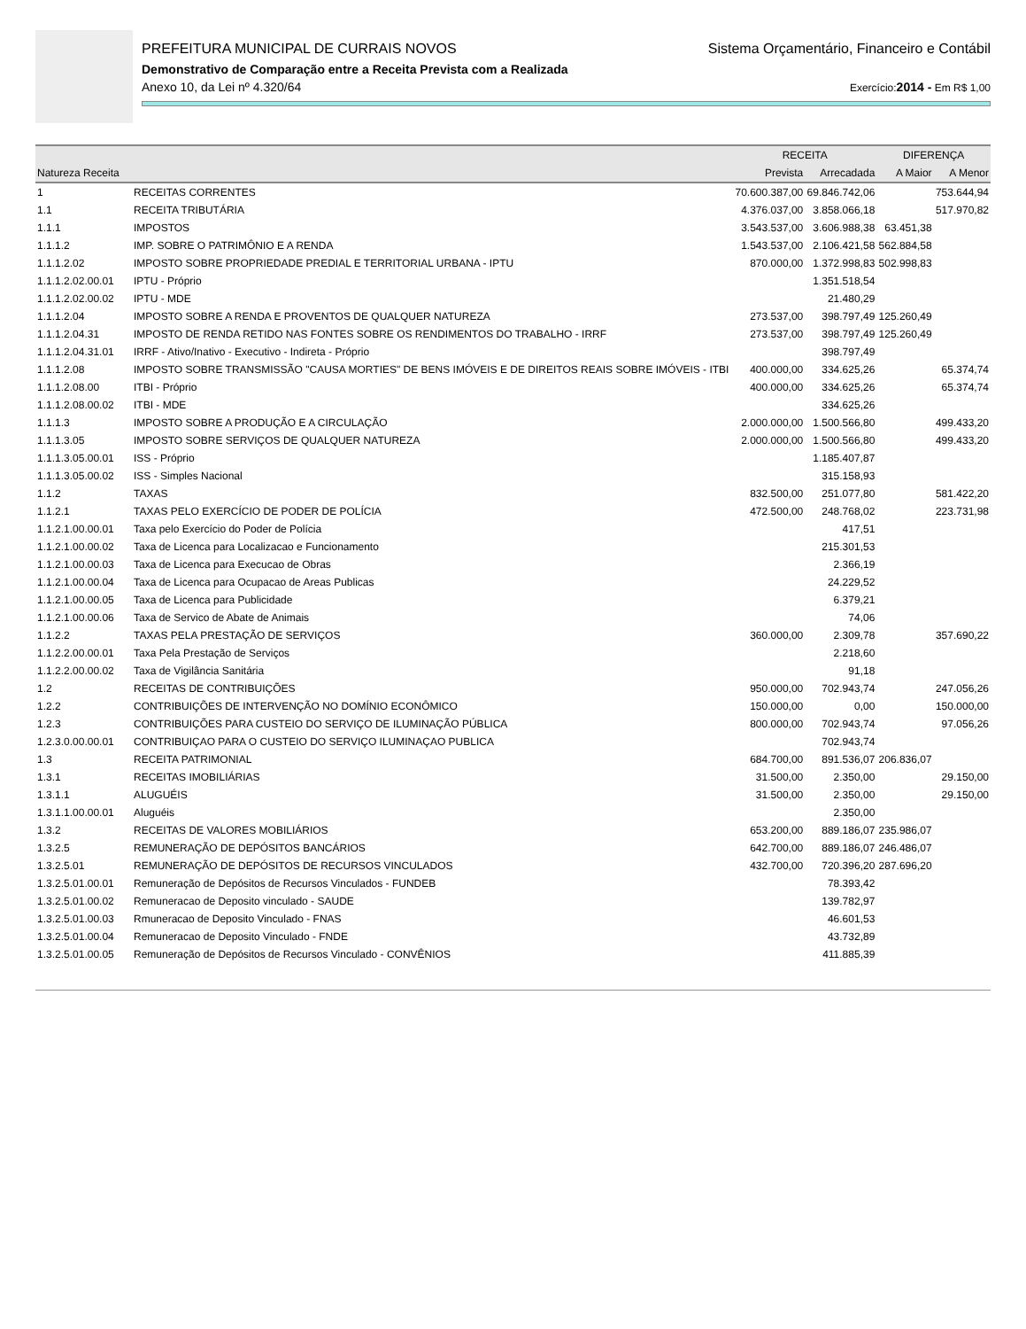PREFEITURA MUNICIPAL DE CURRAIS NOVOS Sistema Orçamentário, Financeiro e Contábil
Demonstrativo de Comparação entre a Receita Prevista com a Realizada
Anexo 10, da Lei nº 4.320/64 Exercício:2014 - Em R$ 1,00
| | | RECEITA | | DIFERENÇA | |
| --- | --- | --- | --- | --- | --- |
| Natureza Receita | | Prevista | Arrecadada | A Maior | A Menor |
| 1 | RECEITAS CORRENTES | 70.600.387,00 | 69.846.742,06 | | 753.644,94 |
| 1.1 | RECEITA TRIBUTÁRIA | 4.376.037,00 | 3.858.066,18 | | 517.970,82 |
| 1.1.1 | IMPOSTOS | 3.543.537,00 | 3.606.988,38 | 63.451,38 | |
| 1.1.1.2 | IMP. SOBRE O PATRIMÔNIO E A RENDA | 1.543.537,00 | 2.106.421,58 | 562.884,58 | |
| 1.1.1.2.02 | IMPOSTO SOBRE PROPRIEDADE PREDIAL E TERRITORIAL URBANA - IPTU | 870.000,00 | 1.372.998,83 | 502.998,83 | |
| 1.1.1.2.02.00.01 | IPTU - Próprio | | 1.351.518,54 | | |
| 1.1.1.2.02.00.02 | IPTU - MDE | | 21.480,29 | | |
| 1.1.1.2.04 | IMPOSTO SOBRE A RENDA E PROVENTOS DE QUALQUER NATUREZA | 273.537,00 | 398.797,49 | 125.260,49 | |
| 1.1.1.2.04.31 | IMPOSTO DE RENDA RETIDO NAS FONTES SOBRE OS RENDIMENTOS DO TRABALHO - IRRF | 273.537,00 | 398.797,49 | 125.260,49 | |
| 1.1.1.2.04.31.01 | IRRF - Ativo/Inativo - Executivo - Indireta - Próprio | | 398.797,49 | | |
| 1.1.1.2.08 | IMPOSTO SOBRE TRANSMISSÃO "CAUSA MORTIES" DE BENS IMÓVEIS E DE DIREITOS REAIS SOBRE IMÓVEIS - ITBI | 400.000,00 | 334.625,26 | | 65.374,74 |
| 1.1.1.2.08.00 | ITBI - Próprio | 400.000,00 | 334.625,26 | | 65.374,74 |
| 1.1.1.2.08.00.02 | ITBI - MDE | | 334.625,26 | | |
| 1.1.1.3 | IMPOSTO SOBRE A PRODUÇÃO E A CIRCULAÇÃO | 2.000.000,00 | 1.500.566,80 | | 499.433,20 |
| 1.1.1.3.05 | IMPOSTO SOBRE SERVIÇOS DE QUALQUER NATUREZA | 2.000.000,00 | 1.500.566,80 | | 499.433,20 |
| 1.1.1.3.05.00.01 | ISS - Próprio | | 1.185.407,87 | | |
| 1.1.1.3.05.00.02 | ISS - Simples Nacional | | 315.158,93 | | |
| 1.1.2 | TAXAS | 832.500,00 | 251.077,80 | | 581.422,20 |
| 1.1.2.1 | TAXAS PELO EXERCÍCIO DE PODER DE POLÍCIA | 472.500,00 | 248.768,02 | | 223.731,98 |
| 1.1.2.1.00.00.01 | Taxa pelo Exercício do Poder de Polícia | | 417,51 | | |
| 1.1.2.1.00.00.02 | Taxa de Licenca para Localizacao e Funcionamento | | 215.301,53 | | |
| 1.1.2.1.00.00.03 | Taxa de Licenca para Execucao de Obras | | 2.366,19 | | |
| 1.1.2.1.00.00.04 | Taxa de Licenca para Ocupacao de Areas Publicas | | 24.229,52 | | |
| 1.1.2.1.00.00.05 | Taxa de Licenca para Publicidade | | 6.379,21 | | |
| 1.1.2.1.00.00.06 | Taxa de Servico de Abate de Animais | | 74,06 | | |
| 1.1.2.2 | TAXAS PELA PRESTAÇÃO DE SERVIÇOS | 360.000,00 | 2.309,78 | | 357.690,22 |
| 1.1.2.2.00.00.01 | Taxa Pela Prestação de Serviços | | 2.218,60 | | |
| 1.1.2.2.00.00.02 | Taxa de Vigilância Sanitária | | 91,18 | | |
| 1.2 | RECEITAS DE CONTRIBUIÇÕES | 950.000,00 | 702.943,74 | | 247.056,26 |
| 1.2.2 | CONTRIBUIÇÕES DE INTERVENÇÃO NO DOMÍNIO ECONÔMICO | 150.000,00 | 0,00 | | 150.000,00 |
| 1.2.3 | CONTRIBUIÇÕES PARA CUSTEIO DO SERVIÇO DE ILUMINAÇÃO PÚBLICA | 800.000,00 | 702.943,74 | | 97.056,26 |
| 1.2.3.0.00.00.01 | CONTRIBUIÇAO PARA O CUSTEIO DO SERVIÇO ILUMINAÇAO PUBLICA | | 702.943,74 | | |
| 1.3 | RECEITA PATRIMONIAL | 684.700,00 | 891.536,07 | 206.836,07 | |
| 1.3.1 | RECEITAS IMOBILIÁRIAS | 31.500,00 | 2.350,00 | | 29.150,00 |
| 1.3.1.1 | ALUGUÉIS | 31.500,00 | 2.350,00 | | 29.150,00 |
| 1.3.1.1.00.00.01 | Aluguéis | | 2.350,00 | | |
| 1.3.2 | RECEITAS DE VALORES MOBILIÁRIOS | 653.200,00 | 889.186,07 | 235.986,07 | |
| 1.3.2.5 | REMUNERAÇÃO DE DEPÓSITOS BANCÁRIOS | 642.700,00 | 889.186,07 | 246.486,07 | |
| 1.3.2.5.01 | REMUNERAÇÃO DE DEPÓSITOS DE RECURSOS VINCULADOS | 432.700,00 | 720.396,20 | 287.696,20 | |
| 1.3.2.5.01.00.01 | Remuneração de Depósitos de Recursos Vinculados - FUNDEB | | 78.393,42 | | |
| 1.3.2.5.01.00.02 | Remuneracao de Deposito vinculado - SAUDE | | 139.782,97 | | |
| 1.3.2.5.01.00.03 | Rmuneracao de Deposito Vinculado - FNAS | | 46.601,53 | | |
| 1.3.2.5.01.00.04 | Remuneracao de Deposito Vinculado - FNDE | | 43.732,89 | | |
| 1.3.2.5.01.00.05 | Remuneração de Depósitos de Recursos Vinculado - CONVÊNIOS | | 411.885,39 | | |